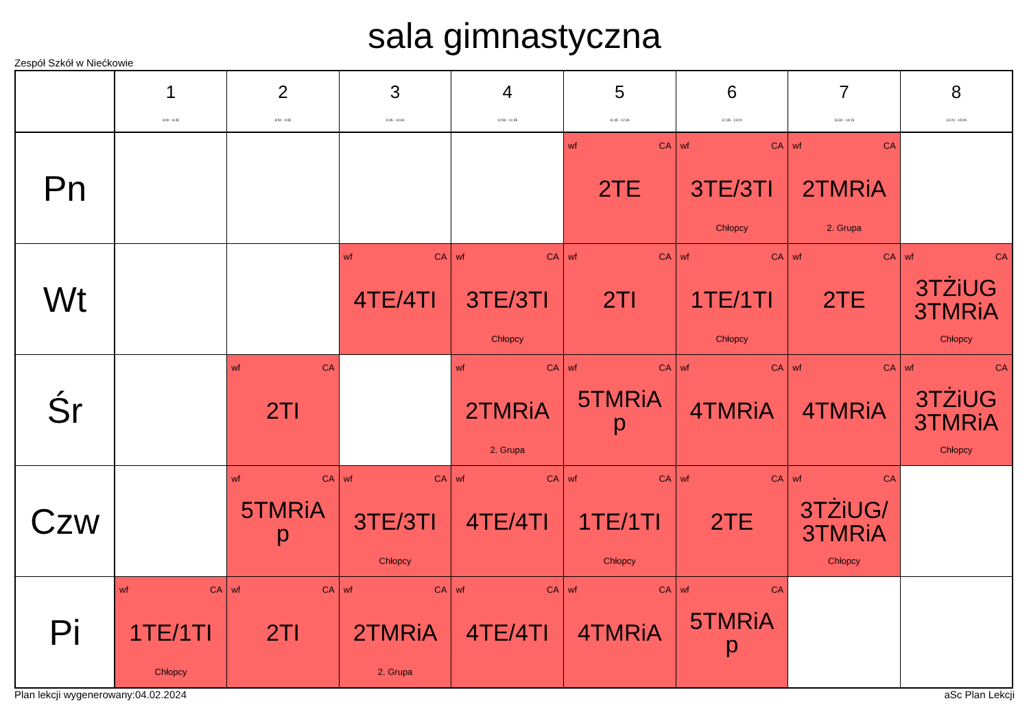sala gimnastyczna
Zespół Szkół w Niećkowie
| | 1 8:00 - 8:45 | 2 8:50 - 9:35 | 3 9:45 - 10:30 | 4 10:50 - 11:35 | 5 11:45 - 12:30 | 6 12:35 - 13:20 | 7 13:30 - 14:15 | 8 14:20 - 15:05 |
| --- | --- | --- | --- | --- | --- | --- | --- | --- |
| Pn | | | | | wf CA 2TE | wf CA 3TE/3TI Chłopcy | wf CA 2TMRiA 2. Grupa | |
| Wt | | | wf CA 4TE/4TI | wf CA 3TE/3TI Chłopcy | wf CA 2TI | wf CA 1TE/1TI Chłopcy | wf CA 2TE | wf CA 3TŻiUG 3TMRiA Chłopcy |
| Śr | | wf CA 2TI | | wf CA 2TMRiA 2. Grupa | wf CA 5TMRiA p | wf CA 4TMRiA | wf CA 4TMRiA | wf CA 3TŻiUG 3TMRiA Chłopcy |
| Czw | | wf CA 5TMRiA p | wf CA 3TE/3TI Chłopcy | wf CA 4TE/4TI | wf CA 1TE/1TI Chłopcy | wf CA 2TE | wf CA 3TŻiUG/ 3TMRiA Chłopcy | |
| Pi | wf CA 1TE/1TI Chłopcy | wf CA 2TI | wf CA 2TMRiA 2. Grupa | wf CA 4TE/4TI | wf CA 4TMRiA | wf CA 5TMRiA p | | |
Plan lekcji wygenerowany:04.02.2024 aSc Plan Lekcji